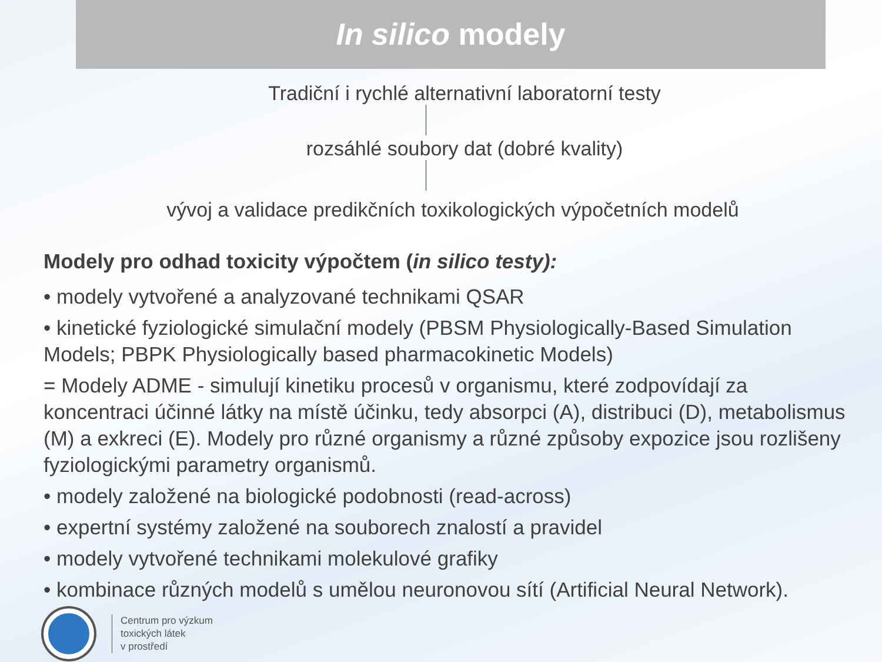In silico modely
Tradiční i rychlé alternativní laboratorní testy
rozsáhlé soubory dat (dobré kvality)
vývoj a validace predikčních toxikologických výpočetních modelů
Modely pro odhad toxicity výpočtem (in silico testy):
• modely vytvořené a analyzované technikami QSAR
• kinetické fyziologické simulační modely (PBSM Physiologically-Based Simulation Models; PBPK Physiologically based pharmacokinetic Models)
= Modely ADME - simulují kinetiku procesů v organismu, které zodpovídají za koncentraci účinné látky na místě účinku, tedy absorpci (A), distribuci (D), metabolismus (M) a exkreci (E). Modely pro různé organismy a různé způsoby expozice jsou rozlišeny fyziologickými parametry organismů.
• modely založené na biologické podobnosti (read-across)
• expertní systémy založené na souborech znalostí a pravidel
• modely vytvořené technikami molekulové grafiky
• kombinace různých modelů s umělou neuronovou sítí (Artificial Neural Network).
Centrum pro výzkum
toxických látek
v prostředí